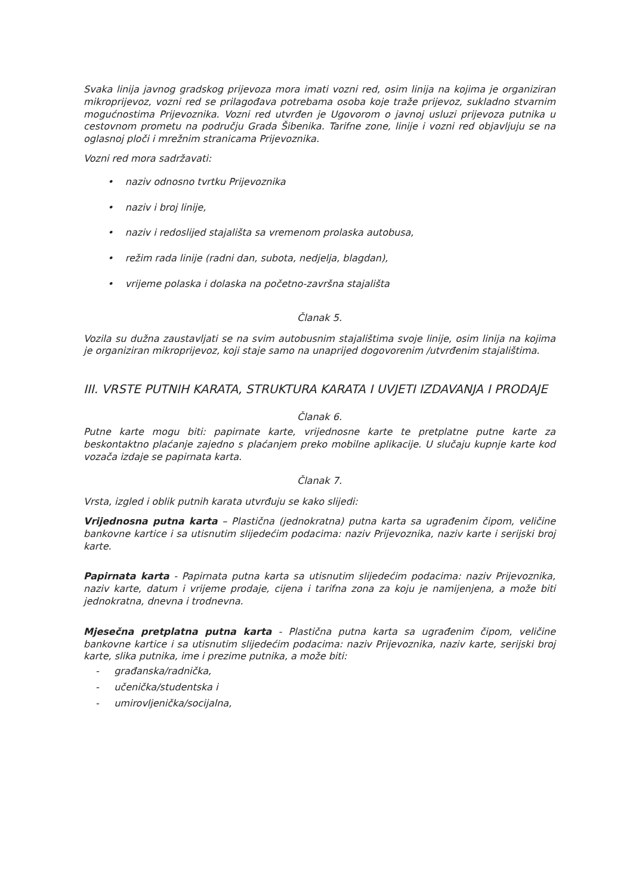Svaka linija javnog gradskog prijevoza mora imati vozni red, osim linija na kojima je organiziran mikroprijevoz, vozni red se prilagođava potrebama osoba koje traže prijevoz, sukladno stvarnim mogućnostima Prijevoznika. Vozni red utvrđen je Ugovorom o javnoj usluzi prijevoza putnika u cestovnom prometu na području Grada Šibenika. Tarifne zone, linije i vozni red objavljuju se na oglasnoj ploči i mrežnim stranicama Prijevoznika.
Vozni red mora sadržavati:
• naziv odnosno tvrtku Prijevoznika
• naziv i broj linije,
• naziv i redoslijed stajališta sa vremenom prolaska autobusa,
• režim rada linije (radni dan, subota, nedjelja, blagdan),
• vrijeme polaska i dolaska na početno-završna stajališta
Članak 5.
Vozila su dužna zaustavljati se na svim autobusnim stajalištima svoje linije, osim linija na kojima je organiziran mikroprijevoz, koji staje samo na unaprijed dogovorenim /utvrđenim stajalištima.
III. VRSTE PUTNIH KARATA, STRUKTURA KARATA I UVJETI IZDAVANJA I PRODAJE
Članak 6.
Putne karte mogu biti: papirnate karte, vrijednosne karte te pretplatne putne karte za beskontaktno plaćanje zajedno s plaćanjem preko mobilne aplikacije. U slučaju kupnje karte kod vozača izdaje se papirnata karta.
Članak 7.
Vrsta, izgled i oblik putnih karata utvrđuju se kako slijedi:
Vrijednosna putna karta – Plastična (jednokratna) putna karta sa ugrađenim čipom, veličine bankovne kartice i sa utisnutim slijedećim podacima: naziv Prijevoznika, naziv karte i serijski broj karte.
Papirnata karta - Papirnata putna karta sa utisnutim slijedećim podacima: naziv Prijevoznika, naziv karte, datum i vrijeme prodaje, cijena i tarifna zona za koju je namijenjena, a može biti jednokratna, dnevna i trodnevna.
Mjesečna pretplatna putna karta - Plastična putna karta sa ugrađenim čipom, veličine bankovne kartice i sa utisnutim slijedećim podacima: naziv Prijevoznika, naziv karte, serijski broj karte, slika putnika, ime i prezime putnika, a može biti:
- građanska/radnička,
- učenička/studentska i
- umirovljenička/socijalna,